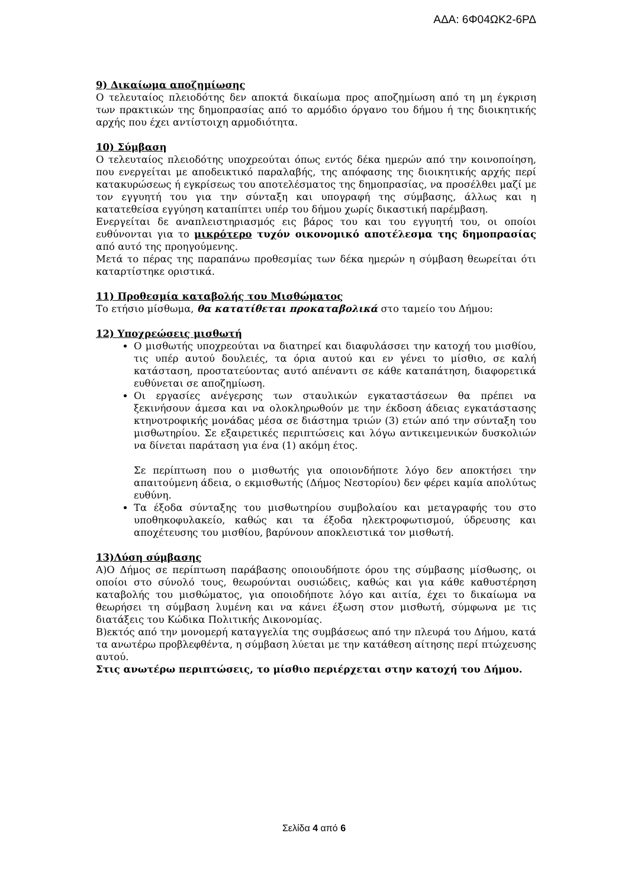ΑΔΑ: 6Φ04ΩΚ2-6ΡΔ
9) Δικαίωμα αποζημίωσης
Ο τελευταίος πλειοδότης δεν αποκτά δικαίωμα προς αποζημίωση από τη μη έγκριση των πρακτικών της δημοπρασίας από το αρμόδιο όργανο του δήμου ή της διοικητικής αρχής που έχει αντίστοιχη αρμοδιότητα.
10) Σύμβαση
Ο τελευταίος πλειοδότης υποχρεούται όπως εντός δέκα ημερών από την κοινοποίηση, που ενεργείται με αποδεικτικό παραλαβής, της απόφασης της διοικητικής αρχής περί κατακυρώσεως ή εγκρίσεως του αποτελέσματος της δημοπρασίας, να προσέλθει μαζί με τον εγγυητή του για την σύνταξη και υπογραφή της σύμβασης, άλλως και η κατατεθείσα εγγύηση καταπίπτει υπέρ του δήμου χωρίς δικαστική παρέμβαση.
Ενεργείται δε αναπλειστηριασμός εις βάρος του και του εγγυητή του, οι οποίοι ευθύνονται για το μικρότερο τυχόν οικονομικό αποτέλεσμα της δημοπρασίας από αυτό της προηγούμενης.
Μετά το πέρας της παραπάνω προθεσμίας των δέκα ημερών η σύμβαση θεωρείται ότι καταρτίστηκε οριστικά.
11) Προθεσμία καταβολής του Μισθώματος
Το ετήσιο μίσθωμα, θα κατατίθεται προκαταβολικά στο ταμείο του Δήμου:
12) Υποχρεώσεις μισθωτή
Ο μισθωτής υποχρεούται να διατηρεί και διαφυλάσσει την κατοχή του μισθίου, τις υπέρ αυτού δουλειές, τα όρια αυτού και εν γένει το μίσθιο, σε καλή κατάσταση, προστατεύοντας αυτό απέναντι σε κάθε καταπάτηση, διαφορετικά ευθύνεται σε αποζημίωση.
Οι εργασίες ανέγερσης των σταυλικών εγκαταστάσεων θα πρέπει να ξεκινήσουν άμεσα και να ολοκληρωθούν με την έκδοση άδειας εγκατάστασης κτηνοτροφικής μονάδας μέσα σε διάστημα τριών (3) ετών από την σύνταξη του μισθωτηρίου. Σε εξαιρετικές περιπτώσεις και λόγω αντικειμενικών δυσκολιών να δίνεται παράταση για ένα (1) ακόμη έτος.
Σε περίπτωση που ο μισθωτής για οποιονδήποτε λόγο δεν αποκτήσει την απαιτούμενη άδεια, ο εκμισθωτής (Δήμος Νεστορίου) δεν φέρει καμία απολύτως ευθύνη.
Τα έξοδα σύνταξης του μισθωτηρίου συμβολαίου και μεταγραφής του στο υποθηκοφυλακείο, καθώς και τα έξοδα ηλεκτροφωτισμού, ύδρευσης και αποχέτευσης του μισθίου, βαρύνουν αποκλειστικά τον μισθωτή.
13)Λύση σύμβασης
Α)Ο Δήμος σε περίπτωση παράβασης οποιουδήποτε όρου της σύμβασης μίσθωσης, οι οποίοι στο σύνολό τους, θεωρούνται ουσιώδεις, καθώς και για κάθε καθυστέρηση καταβολής του μισθώματος, για οποιοδήποτε λόγο και αιτία, έχει το δικαίωμα να θεωρήσει τη σύμβαση λυμένη και να κάνει έξωση στον μισθωτή, σύμφωνα με τις διατάξεις του Κώδικα Πολιτικής Δικονομίας.
Β)εκτός από την μονομερή καταγγελία της συμβάσεως από την πλευρά του Δήμου, κατά τα ανωτέρω προβλεφθέντα, η σύμβαση λύεται με την κατάθεση αίτησης περί πτώχευσης αυτού.
Στις ανωτέρω περιπτώσεις, το μίσθιο περιέρχεται στην κατοχή του Δήμου.
Σελίδα 4 από 6